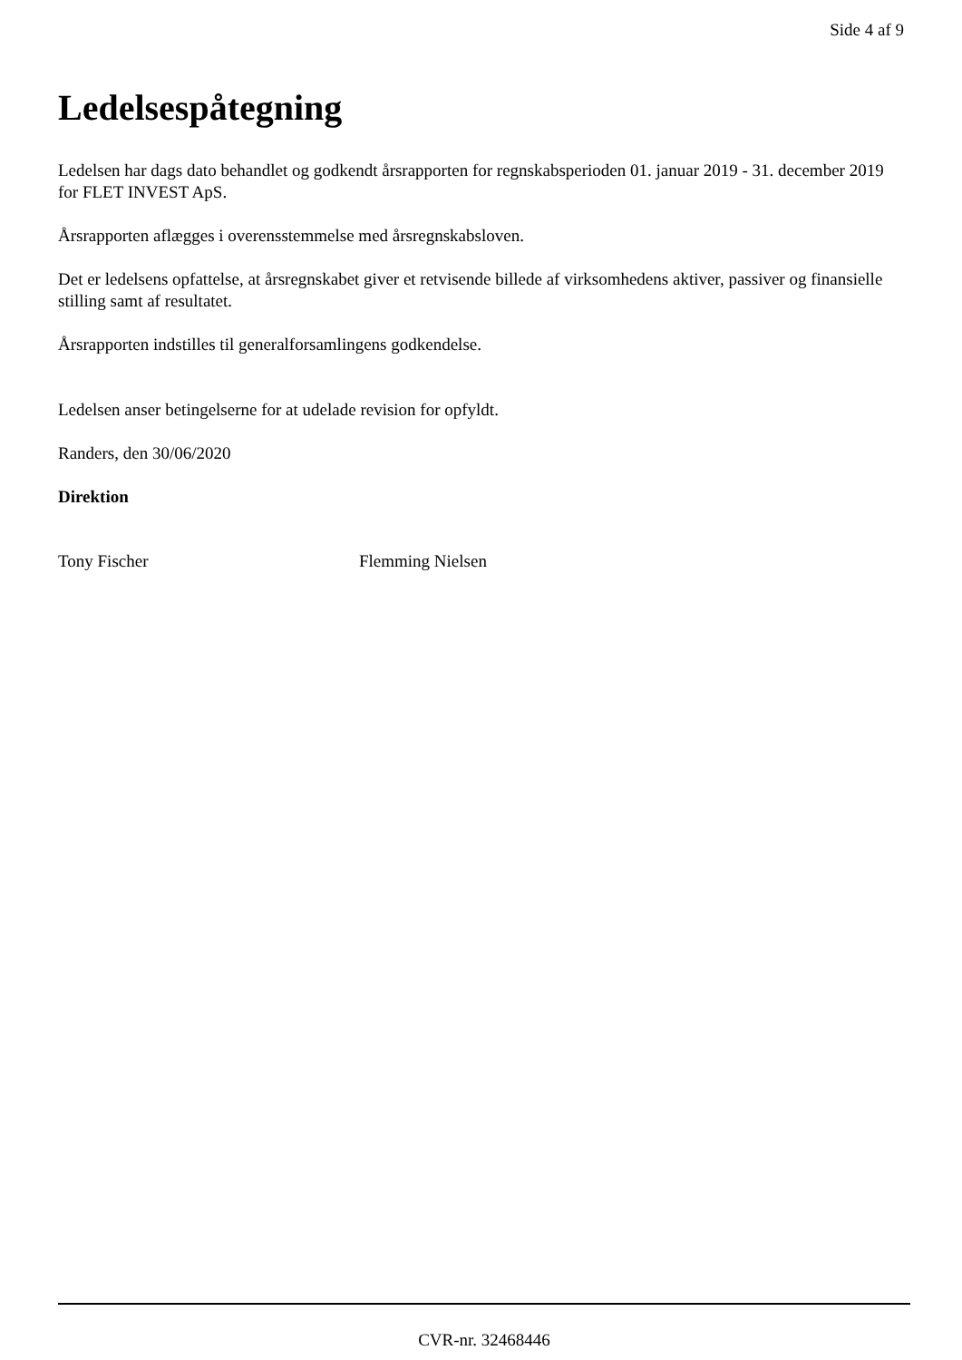Side 4 af 9
Ledelsespåtegning
Ledelsen har dags dato behandlet og godkendt årsrapporten for regnskabsperioden 01. januar 2019 - 31. december 2019 for FLET INVEST ApS.
Årsrapporten aflægges i overensstemmelse med årsregnskabsloven.
Det er ledelsens opfattelse, at årsregnskabet giver et retvisende billede af virksomhedens aktiver, passiver og finansielle stilling samt af resultatet.
Årsrapporten indstilles til generalforsamlingens godkendelse.
Ledelsen anser betingelserne for at udelade revision for opfyldt.
Randers, den 30/06/2020
Direktion
Tony Fischer Flemming Nielsen
CVR-nr. 32468446